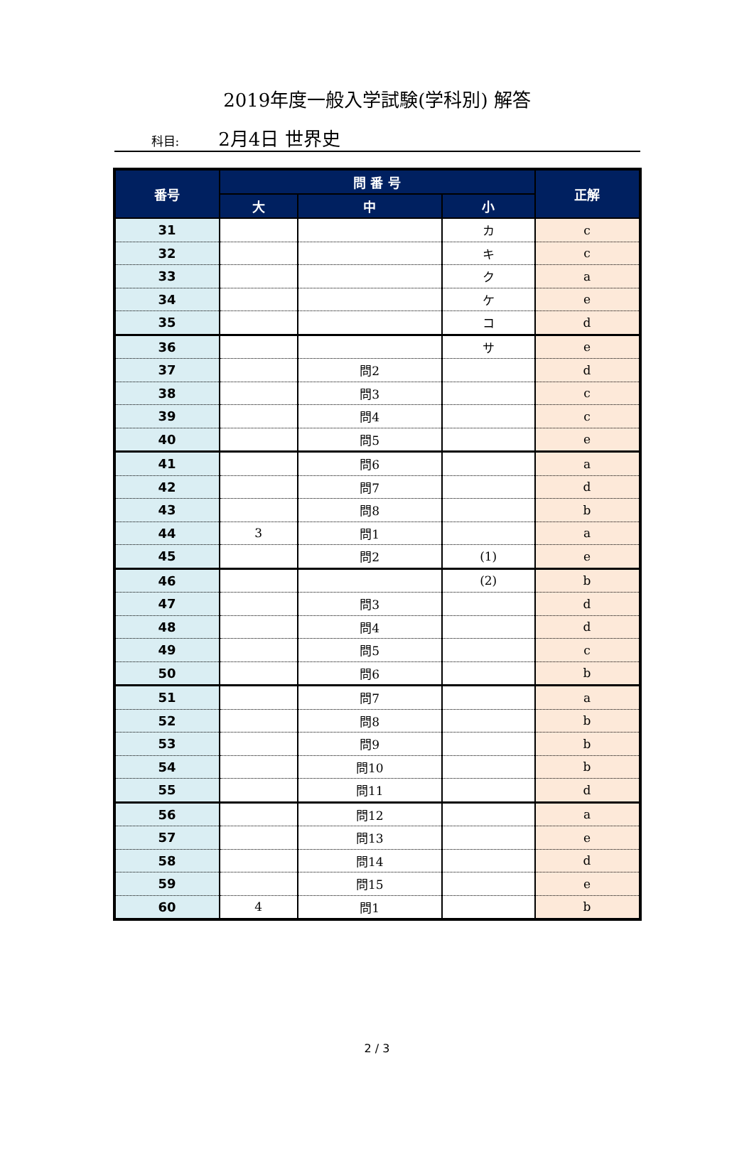2019年度一般入学試験(学科別) 解答
科目: 2月4日 世界史
| 番号 | 問 番 号 | | | 正解 |
| --- | --- | --- | --- | --- |
| | 大 | 中 | 小 | |
| 31 | | | カ | c |
| 32 | | | キ | c |
| 33 | | | ク | a |
| 34 | | | ケ | e |
| 35 | | | コ | d |
| 36 | | | サ | e |
| 37 | | 問2 | | d |
| 38 | | 問3 | | c |
| 39 | | 問4 | | c |
| 40 | | 問5 | | e |
| 41 | | 問6 | | a |
| 42 | | 問7 | | d |
| 43 | | 問8 | | b |
| 44 | 3 | 問1 | | a |
| 45 | | 問2 | (1) | e |
| 46 | | | (2) | b |
| 47 | | 問3 | | d |
| 48 | | 問4 | | d |
| 49 | | 問5 | | c |
| 50 | | 問6 | | b |
| 51 | | 問7 | | a |
| 52 | | 問8 | | b |
| 53 | | 問9 | | b |
| 54 | | 問10 | | b |
| 55 | | 問11 | | d |
| 56 | | 問12 | | a |
| 57 | | 問13 | | e |
| 58 | | 問14 | | d |
| 59 | | 問15 | | e |
| 60 | 4 | 問1 | | b |
2 / 3